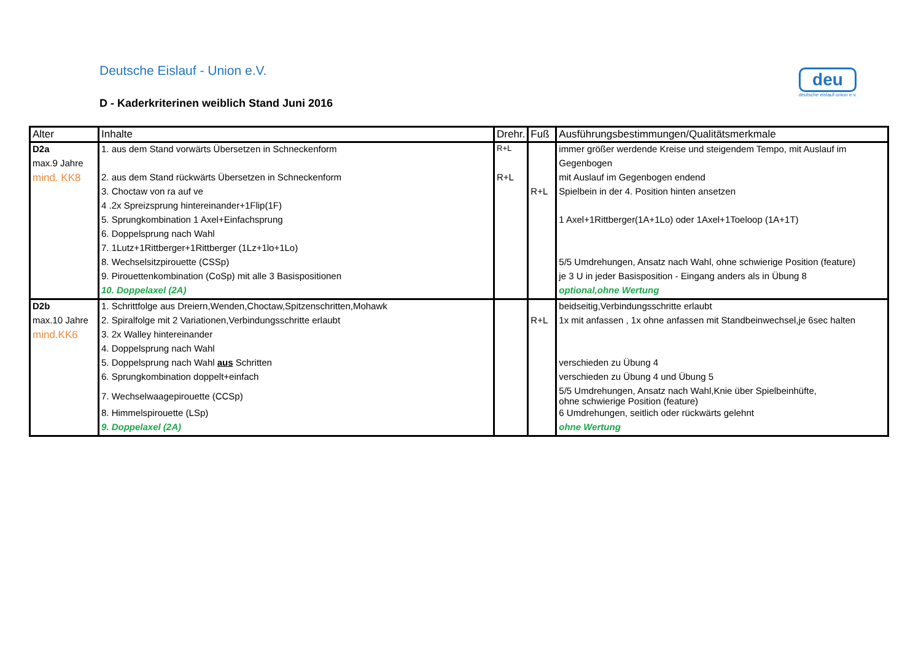Deutsche Eislauf - Union e.V.
D - Kaderkriterinen weiblich Stand Juni 2016
deu
deutsche eislauf-union e.v.
| Alter | Inhalte | Drehr. | Fuß | Ausführungsbestimmungen/Qualitätsmerkmale |
| --- | --- | --- | --- | --- |
| D2a | 1. aus dem Stand vorwärts Übersetzen in Schneckenform | R+L | | immer größer werdende Kreise und steigendem Tempo, mit Auslauf im |
| max.9 Jahre | | | | Gegenbogen |
| mind. KK8 | 2. aus dem Stand rückwärts Übersetzen in Schneckenform | R+L | | mit Auslauf im Gegenbogen endend |
| | 3. Choctaw von ra auf ve | | R+L | Spielbein in der 4. Position hinten ansetzen |
| | 4 .2x Spreizsprung hintereinander+1Flip(1F) | | | |
| | 5. Sprungkombination 1 Axel+Einfachsprung | | | 1 Axel+1Rittberger(1A+1Lo) oder 1Axel+1Toeloop (1A+1T) |
| | 6. Doppelsprung nach Wahl | | | |
| | 7. 1Lutz+1Rittberger+1Rittberger (1Lz+1lo+1Lo) | | | |
| | 8. Wechselsitzpirouette (CSSp) | | | 5/5 Umdrehungen, Ansatz nach Wahl, ohne schwierige Position (feature) |
| | 9. Pirouettenkombination (CoSp) mit alle 3 Basispositionen | | | je 3 U in jeder Basisposition - Eingang anders als in Übung 8 |
| | 10. Doppelaxel (2A) | | | optional,ohne Wertung |
| D2b | 1. Schrittfolge aus Dreiern,Wenden,Choctaw,Spitzenschritten,Mohawk | | | beidseitig,Verbindungsschritte erlaubt |
| max.10 Jahre | 2. Spiralfolge mit 2 Variationen,Verbindungsschritte erlaubt | | R+L | 1x mit anfassen , 1x ohne anfassen mit Standbeinwechsel,je 6sec halten |
| mind.KK6 | 3. 2x Walley hintereinander | | | |
| | 4. Doppelsprung nach Wahl | | | |
| | 5. Doppelsprung nach Wahl aus Schritten | | | verschieden zu Übung 4 |
| | 6. Sprungkombination doppelt+einfach | | | verschieden zu Übung 4 und Übung 5 |
| | 7. Wechselwaagepirouette (CCSp) | | | 5/5 Umdrehungen, Ansatz nach Wahl,Knie über Spielbeinhüfte, ohne schwierige Position (feature) |
| | 8. Himmelspirouette (LSp) | | | 6 Umdrehungen, seitlich oder rückwärts gelehnt |
| | 9. Doppelaxel (2A) | | | ohne Wertung |